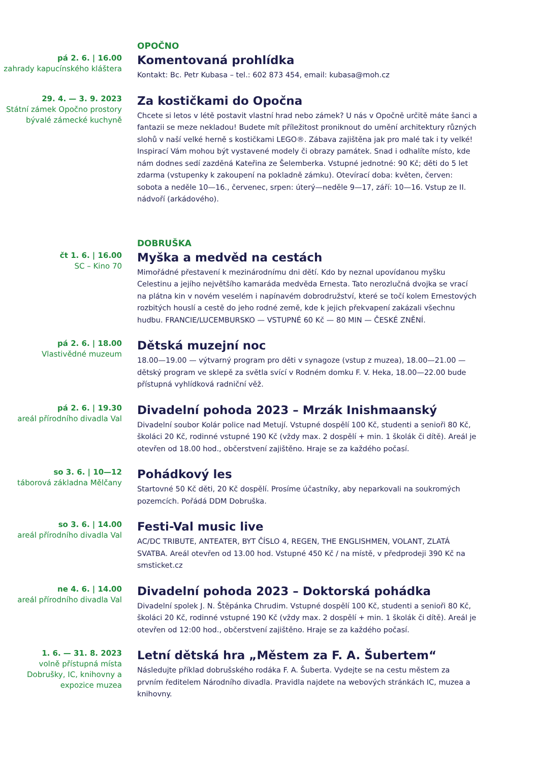OPOČNO
pá 2. 6. | 16.00
zahrady kapucínského kláštera
Komentovaná prohlídka
Kontakt: Bc. Petr Kubasa – tel.: 602 873 454, email: kubasa@moh.cz
29. 4. — 3. 9. 2023
Státní zámek Opočno prostory bývalé zámecké kuchyně
Za kostičkami do Opočna
Chcete si letos v létě postavit vlastní hrad nebo zámek? U nás v Opočně určitě máte šanci a fantazii se meze nekladou! Budete mít příležitost proniknout do umění architektury různých slohů v naší velké herně s kostičkami LEGO®. Zábava zajištěna jak pro malé tak i ty velké! Inspirací Vám mohou být vystavené modely či obrazy památek. Snad i odhalíte místo, kde nám dodnes sedí zazděná Kateřina ze Šelemberka. Vstupné jednotné: 90 Kč; děti do 5 let zdarma (vstupenky k zakoupení na pokladně zámku). Otevírací doba: květen, červen: sobota a neděle 10—16., červenec, srpen: úterý—neděle 9—17, září: 10—16. Vstup ze II. nádvoří (arkádového).
DOBRUŠKA
čt 1. 6. | 16.00
SC – Kino 70
Myška a medvěd na cestách
Mimořádné přestavení k mezinárodnímu dni dětí. Kdo by neznal upovídanou myšku Celestinu a jejího největšího kamaráda medvěda Ernesta. Tato nerozlučná dvojka se vrací na plátna kin v novém veselém i napínavém dobrodružství, které se točí kolem Ernestových rozbitých houslí a cestě do jeho rodné země, kde k jejich překvapení zakázali všechnu hudbu. FRANCIE/LUCEMBURSKO — VSTUPNÉ 60 Kč — 80 MIN — ČESKÉ ZNĚNÍ.
pá 2. 6. | 18.00
Vlastivědné muzeum
Dětská muzejní noc
18.00—19.00 — výtvarný program pro děti v synagoze (vstup z muzea), 18.00—21.00 — dětský program ve sklepě za světla svící v Rodném domku F. V. Heka, 18.00—22.00 bude přístupná vyhlídková radniční věž.
pá 2. 6. | 19.30
areál přírodního divadla Val
Divadelní pohoda 2023 – Mrzák Inishmaanský
Divadelní soubor Kolár police nad Metují. Vstupné dospělí 100 Kč, studenti a senioři 80 Kč, školáci 20 Kč, rodinné vstupné 190 Kč (vždy max. 2 dospělí + min. 1 školák či dítě). Areál je otevřen od 18.00 hod., občerstvení zajištěno. Hraje se za každého počasí.
so 3. 6. | 10—12
táborová základna Mělčany
Pohádkový les
Startovné 50 Kč děti, 20 Kč dospělí. Prosíme účastníky, aby neparkovali na soukromých pozemcích. Pořádá DDM Dobruška.
so 3. 6. | 14.00
areál přírodního divadla Val
Festi-Val music live
AC/DC TRIBUTE, ANTEATER, BYT ČÍSLO 4, REGEN, THE ENGLISHMEN, VOLANT, ZLATÁ SVATBA. Areál otevřen od 13.00 hod. Vstupné 450 Kč / na místě, v předprodeji 390 Kč na smsticket.cz
ne 4. 6. | 14.00
areál přírodního divadla Val
Divadelní pohoda 2023 – Doktorská pohádka
Divadelní spolek J. N. Štěpánka Chrudim. Vstupné dospělí 100 Kč, studenti a senioři 80 Kč, školáci 20 Kč, rodinné vstupné 190 Kč (vždy max. 2 dospělí + min. 1 školák či dítě). Areál je otevřen od 12:00 hod., občerstvení zajištěno. Hraje se za každého počasí.
1. 6. — 31. 8. 2023
volně přístupná místa Dobrušky, IC, knihovny a expozice muzea
Letní dětská hra „Městem za F. A. Šubertem“
Následujte příklad dobrušského rodáka F. A. Šuberta. Vydejte se na cestu městem za prvním ředitelem Národního divadla. Pravidla najdete na webových stránkách IC, muzea a knihovny.